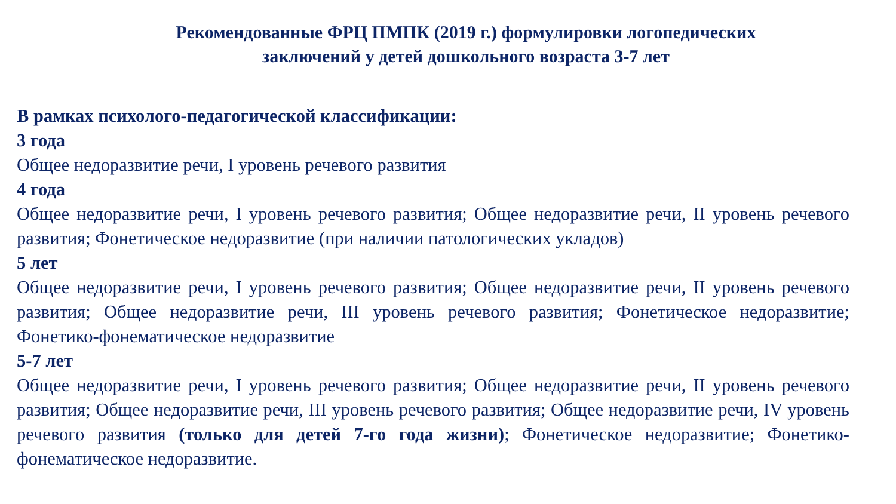Рекомендованные ФРЦ ПМПК (2019 г.) формулировки логопедических
заключений у детей дошкольного возраста 3-7 лет
В рамках психолого-педагогической классификации:
3 года
Общее недоразвитие речи, I уровень речевого развития
4 года
Общее недоразвитие речи, I уровень речевого развития; Общее недоразвитие речи, II уровень речевого развития; Фонетическое недоразвитие (при наличии патологических укладов)
5 лет
Общее недоразвитие речи, I уровень речевого развития; Общее недоразвитие речи, II уровень речевого развития; Общее недоразвитие речи, III уровень речевого развития; Фонетическое недоразвитие; Фонетико-фонематическое недоразвитие
5-7 лет
Общее недоразвитие речи, I уровень речевого развития; Общее недоразвитие речи, II уровень речевого развития; Общее недоразвитие речи, III уровень речевого развития; Общее недоразвитие речи, IV уровень речевого развития (только для детей 7-го года жизни); Фонетическое недоразвитие; Фонетико-фонематическое недоразвитие.